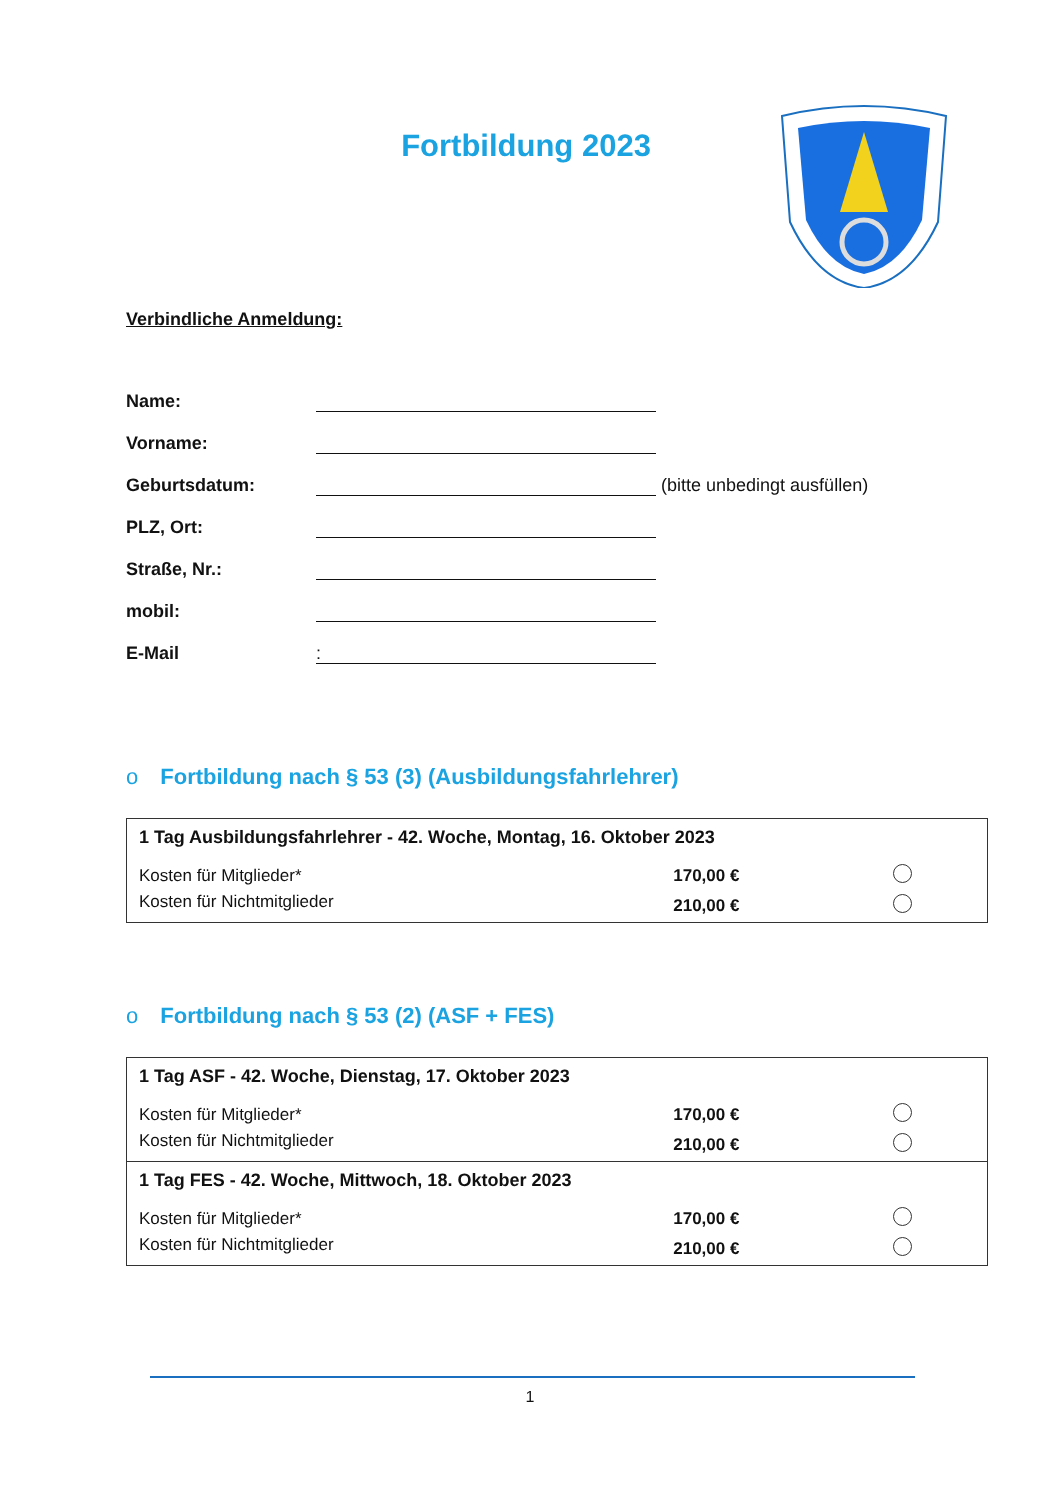Fortbildung 2023
Verbindliche Anmeldung:
Name:
Vorname:
Geburtsdatum:
(bitte unbedingt ausfüllen)
PLZ, Ort:
Straße, Nr.:
mobil:
E-Mail:
o Fortbildung nach § 53 (3) (Ausbildungsfahrlehrer)
| 1 Tag Ausbildungsfahrlehrer - 42. Woche, Montag, 16. Oktober 2023 | | |
| Kosten für Mitglieder* | 170,00 € | |
| Kosten für Nichtmitglieder | 210,00 € | |
o Fortbildung nach § 53 (2) (ASF + FES)
| 1 Tag ASF - 42. Woche, Dienstag, 17. Oktober 2023 | | |
| Kosten für Mitglieder* | 170,00 € | |
| Kosten für Nichtmitglieder | 210,00 € | |
| 1 Tag FES - 42. Woche, Mittwoch, 18. Oktober 2023 | | |
| Kosten für Mitglieder* | 170,00 € | |
| Kosten für Nichtmitglieder | 210,00 € | |
1